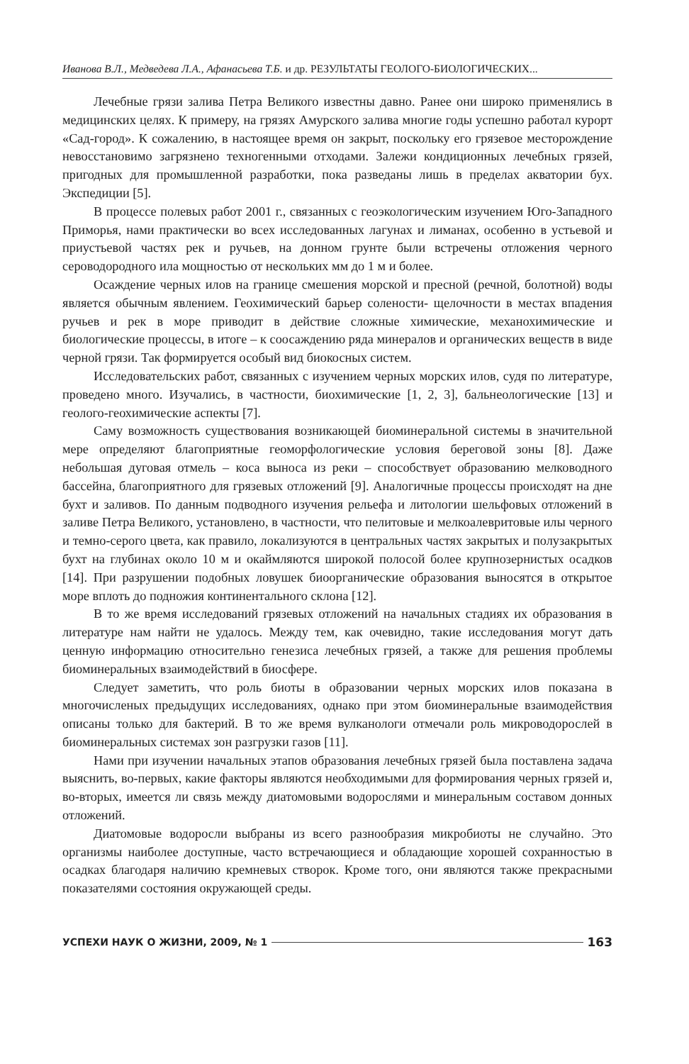Иванова В.Л., Медведева Л.А., Афанасьева Т.Б. и др. РЕЗУЛЬТАТЫ ГЕОЛОГО-БИОЛОГИЧЕСКИХ...
Лечебные грязи залива Петра Великого известны давно. Ранее они широко применялись в медицинских целях. К примеру, на грязях Амурского залива многие годы успешно работал курорт «Сад-город». К сожалению, в настоящее время он закрыт, поскольку его грязевое месторождение невосстановимо загрязнено техногенными отходами. Залежи кондиционных лечебных грязей, пригодных для промышленной разработки, пока разведаны лишь в пределах акватории бух. Экспедиции [5].
В процессе полевых работ 2001 г., связанных с геоэкологическим изучением Юго-Западного Приморья, нами практически во всех исследованных лагунах и лиманах, особенно в устьевой и приустьевой частях рек и ручьев, на донном грунте были встречены отложения черного сероводородного ила мощностью от нескольких мм до 1 м и более.
Осаждение черных илов на границе смешения морской и пресной (речной, болотной) воды является обычным явлением. Геохимический барьер солености- щелочности в местах впадения ручьев и рек в море приводит в действие сложные химические, механохимические и биологические процессы, в итоге – к соосаждению ряда минералов и органических веществ в виде черной грязи. Так формируется особый вид биокосных систем.
Исследовательских работ, связанных с изучением черных морских илов, судя по литературе, проведено много. Изучались, в частности, биохимические [1, 2, 3], бальнеологические [13] и геолого-геохимические аспекты [7].
Саму возможность существования возникающей биоминеральной системы в значительной мере определяют благоприятные геоморфологические условия береговой зоны [8]. Даже небольшая дуговая отмель – коса выноса из реки – способствует образованию мелководного бассейна, благоприятного для грязевых отложений [9]. Аналогичные процессы происходят на дне бухт и заливов. По данным подводного изучения рельефа и литологии шельфовых отложений в заливе Петра Великого, установлено, в частности, что пелитовые и мелкоалевритовые илы черного и темно-серого цвета, как правило, локализуются в центральных частях закрытых и полузакрытых бухт на глубинах около 10 м и окаймляются широкой полосой более крупнозернистых осадков [14]. При разрушении подобных ловушек биоорганические образования выносятся в открытое море вплоть до подножия континентального склона [12].
В то же время исследований грязевых отложений на начальных стадиях их образования в литературе нам найти не удалось. Между тем, как очевидно, такие исследования могут дать ценную информацию относительно генезиса лечебных грязей, а также для решения проблемы биоминеральных взаимодействий в биосфере.
Следует заметить, что роль биоты в образовании черных морских илов показана в многочисленых предыдущих исследованиях, однако при этом биоминеральные взаимодействия описаны только для бактерий. В то же время вулканологи отмечали роль микроводорослей в биоминеральных системах зон разгрузки газов [11].
Нами при изучении начальных этапов образования лечебных грязей была поставлена задача выяснить, во-первых, какие факторы являются необходимыми для формирования черных грязей и, во-вторых, имеется ли связь между диатомовыми водорослями и минеральным составом донных отложений.
Диатомовые водоросли выбраны из всего разнообразия микробиоты не случайно. Это организмы наиболее доступные, часто встречающиеся и обладающие хорошей сохранностью в осадках благодаря наличию кремневых створок. Кроме того, они являются также прекрасными показателями состояния окружающей среды.
УСПЕХИ НАУК О ЖИЗНИ, 2009, № 1 163